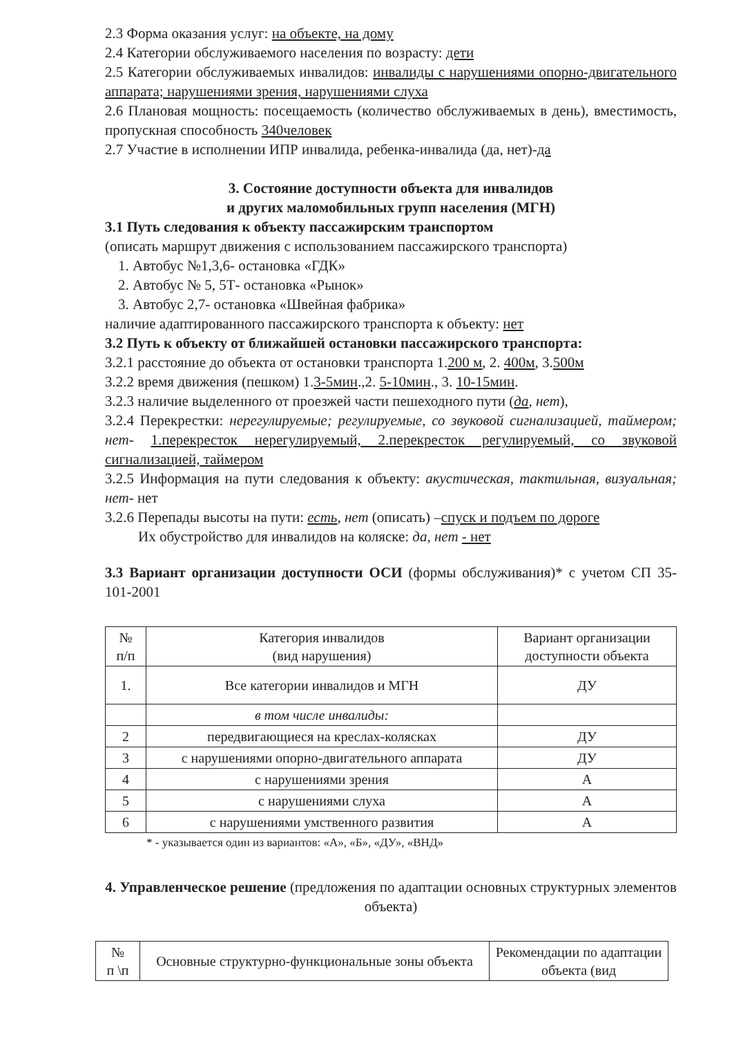2.3 Форма оказания услуг: на объекте, на дому
2.4 Категории обслуживаемого населения по возрасту: дети
2.5 Категории обслуживаемых инвалидов: инвалиды с нарушениями опорно-двигательного аппарата; нарушениями зрения, нарушениями слуха
2.6 Плановая мощность: посещаемость (количество обслуживаемых в день), вместимость, пропускная способность 340человек
2.7 Участие в исполнении ИПР инвалида, ребенка-инвалида (да, нет)-да
3. Состояние доступности объекта для инвалидов
и других маломобильных групп населения (МГН)
3.1 Путь следования к объекту пассажирским транспортом
(описать маршрут движения с использованием пассажирского транспорта)
1. Автобус №1,3,6- остановка «ГДК»
2. Автобус № 5, 5Т- остановка «Рынок»
3. Автобус 2,7- остановка «Швейная фабрика»
наличие адаптированного пассажирского транспорта к объекту: нет
3.2 Путь к объекту от ближайшей остановки пассажирского транспорта:
3.2.1 расстояние до объекта от остановки транспорта 1.200 м, 2. 400м, 3.500м
3.2.2 время движения (пешком) 1.3-5мин.,2. 5-10мин., 3. 10-15мин.
3.2.3 наличие выделенного от проезжей части пешеходного пути (да, нет),
3.2.4 Перекрестки: нерегулируемые; регулируемые, со звуковой сигнализацией, таймером; нет- 1.перекресток нерегулируемый, 2.перекресток регулируемый, со звуковой сигнализацией, таймером
3.2.5 Информация на пути следования к объекту: акустическая, тактильная, визуальная; нет- нет
3.2.6 Перепады высоты на пути: есть, нет (описать) –спуск и подъем по дороге
Их обустройство для инвалидов на коляске: да, нет - нет
3.3 Вариант организации доступности ОСИ (формы обслуживания)* с учетом СП 35-101-2001
| № п/п | Категория инвалидов (вид нарушения) | Вариант организации доступности объекта |
| --- | --- | --- |
| 1. | Все категории инвалидов и МГН | ДУ |
| | в том числе инвалиды: | |
| 2 | передвигающиеся на креслах-колясках | ДУ |
| 3 | с нарушениями опорно-двигательного аппарата | ДУ |
| 4 | с нарушениями зрения | А |
| 5 | с нарушениями слуха | А |
| 6 | с нарушениями умственного развития | А |
* - указывается один из вариантов: «А», «Б», «ДУ», «ВНД»
4. Управленческое решение (предложения по адаптации основных структурных элементов объекта)
| № п \п | Основные структурно-функциональные зоны объекта | Рекомендации по адаптации объекта (вид |